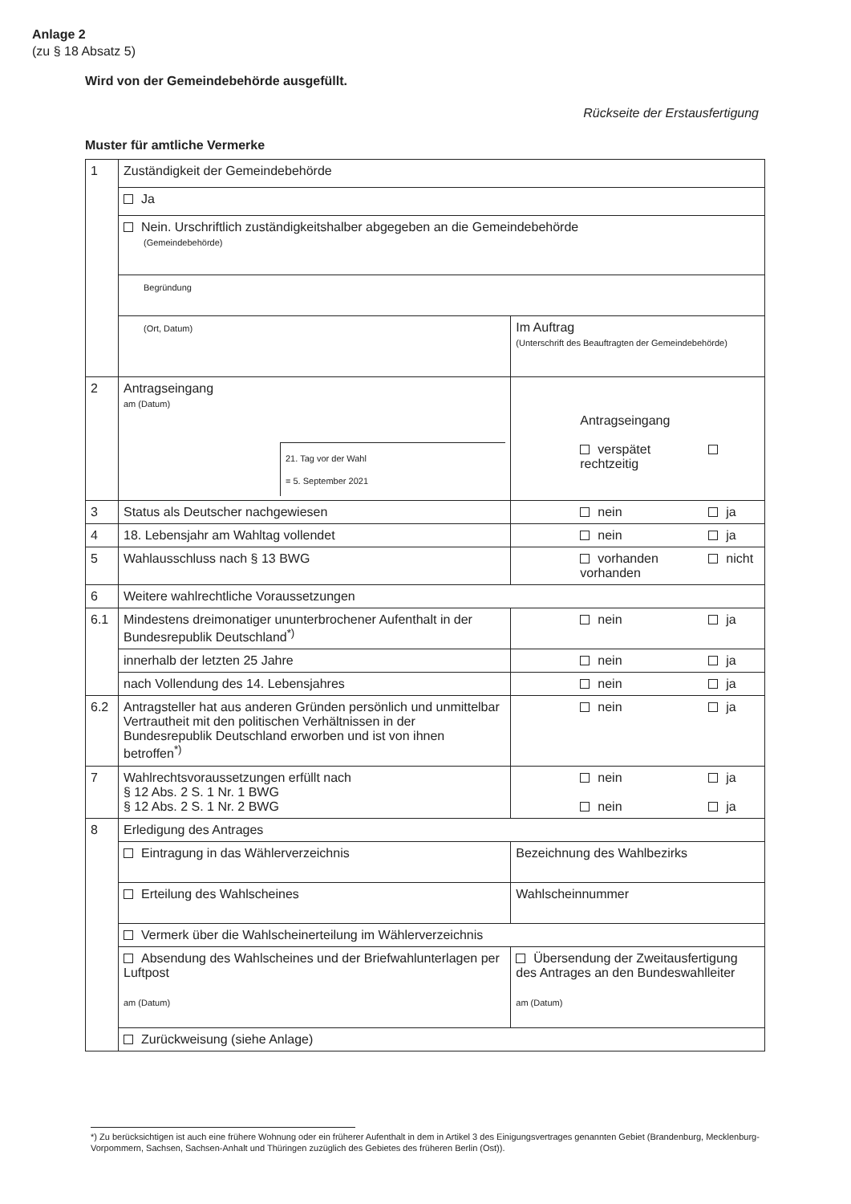Anlage 2
(zu § 18 Absatz 5)
Wird von der Gemeindebehörde ausgefüllt.
Rückseite der Erstausfertigung
Muster für amtliche Vermerke
| 1 | Zuständigkeit der Gemeindebehörde | |
| | Ja | |
| | Nein. Urschriftlich zuständigkeitshalber abgegeben an die Gemeindebehörde (Gemeindebehörde) | |
| | Begründung | |
| | (Ort, Datum) | Im Auftrag (Unterschrift des Beauftragten der Gemeindebehörde) |
| 2 | Antragseingang am (Datum) 21. Tag vor der Wahl = 5. September 2021 | Antragseingang verspätet rechtzeitig |
| 3 | Status als Deutscher nachgewiesen | nein ja |
| 4 | 18. Lebensjahr am Wahltag vollendet | nein ja |
| 5 | Wahlausschluss nach § 13 BWG | vorhanden nicht vorhanden |
| 6 | Weitere wahlrechtliche Voraussetzungen | |
| 6.1 | Mindestens dreimonatiger ununterbrochener Aufenthalt in der Bundesrepublik Deutschland<sup>*)</sup> | nein ja |
| | innerhalb der letzten 25 Jahre | nein ja |
| | nach Vollendung des 14. Lebensjahres | nein ja |
| 6.2 | Antragsteller hat aus anderen Gründen persönlich und unmittelbar Vertrautheit mit den politischen Verhältnissen in der Bundesrepublik Deutschland erworben und ist von ihnen betroffen<sup>*)</sup> | nein ja |
| 7 | Wahlrechtsvoraussetzungen erfüllt nach § 12 Abs. 2 S. 1 Nr. 1 BWG § 12 Abs. 2 S. 1 Nr. 2 BWG | nein ja nein ja |
| 8 | Erledigung des Antrages | |
| | Eintragung in das Wählerverzeichnis | Bezeichnung des Wahlbezirks |
| | Erteilung des Wahlscheines | Wahlscheinnummer |
| | Vermerk über die Wahlscheinerteilung im Wählerverzeichnis | |
| | Absendung des Wahlscheines und der Briefwahlunterlagen per Luftpost am (Datum) | Übersendung der Zweitausfertigung des Antrages an den Bundeswahlleiter am (Datum) |
| | Zurückweisung (siehe Anlage) | |
*) Zu berücksichtigen ist auch eine frühere Wohnung oder ein früherer Aufenthalt in dem in Artikel 3 des Einigungsvertrages genannten Gebiet (Brandenburg, Mecklenburg-Vorpommern, Sachsen, Sachsen-Anhalt und Thüringen zuzüglich des Gebietes des früheren Berlin (Ost)).